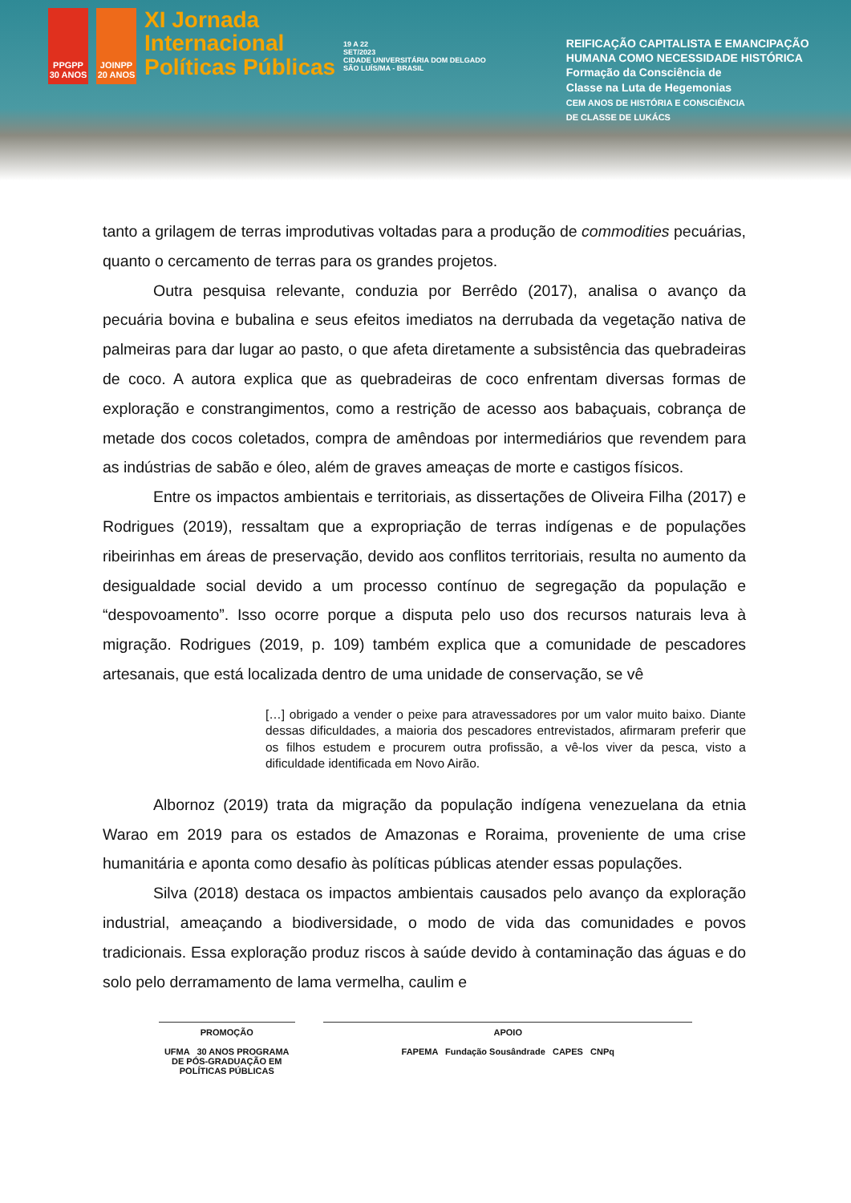PPGPP 30 ANOS
JOINPP 20 ANOS
XI Jornada
Internacional
Políticas Públicas
19 A 22
SET/2023
CIDADE UNIVERSITÁRIA DOM DELGADO
SÃO LUÍS/MA - BRASIL
REIFICAÇÃO CAPITALISTA E EMANCIPAÇÃO
HUMANA COMO NECESSIDADE HISTÓRICA
Formação da Consciência de
Classe na Luta de Hegemonias
CEM ANOS DE HISTÓRIA E CONSCIÊNCIA
DE CLASSE DE LUKÁCS
tanto a grilagem de terras improdutivas voltadas para a produção de commodities pecuárias, quanto o cercamento de terras para os grandes projetos.
Outra pesquisa relevante, conduzia por Berrêdo (2017), analisa o avanço da pecuária bovina e bubalina e seus efeitos imediatos na derrubada da vegetação nativa de palmeiras para dar lugar ao pasto, o que afeta diretamente a subsistência das quebradeiras de coco. A autora explica que as quebradeiras de coco enfrentam diversas formas de exploração e constrangimentos, como a restrição de acesso aos babaçuais, cobrança de metade dos cocos coletados, compra de amêndoas por intermediários que revendem para as indústrias de sabão e óleo, além de graves ameaças de morte e castigos físicos.
Entre os impactos ambientais e territoriais, as dissertações de Oliveira Filha (2017) e Rodrigues (2019), ressaltam que a expropriação de terras indígenas e de populações ribeirinhas em áreas de preservação, devido aos conflitos territoriais, resulta no aumento da desigualdade social devido a um processo contínuo de segregação da população e “despovoamento”. Isso ocorre porque a disputa pelo uso dos recursos naturais leva à migração. Rodrigues (2019, p. 109) também explica que a comunidade de pescadores artesanais, que está localizada dentro de uma unidade de conservação, se vê
[…] obrigado a vender o peixe para atravessadores por um valor muito baixo. Diante dessas dificuldades, a maioria dos pescadores entrevistados, afirmaram preferir que os filhos estudem e procurem outra profissão, a vê-los viver da pesca, visto a dificuldade identificada em Novo Airão.
Albornoz (2019) trata da migração da população indígena venezuelana da etnia Warao em 2019 para os estados de Amazonas e Roraima, proveniente de uma crise humanitária e aponta como desafio às políticas públicas atender essas populações.
Silva (2018) destaca os impactos ambientais causados pelo avanço da exploração industrial, ameaçando a biodiversidade, o modo de vida das comunidades e povos tradicionais. Essa exploração produz riscos à saúde devido à contaminação das águas e do solo pelo derramamento de lama vermelha, caulim e
PROMOÇÃO
UFMA 30 ANOS PROGRAMA DE PÓS-GRADUAÇÃO EM POLÍTICAS PÚBLICAS
APOIO
FAPEMA Fundação Sousândrade CAPES CNPq